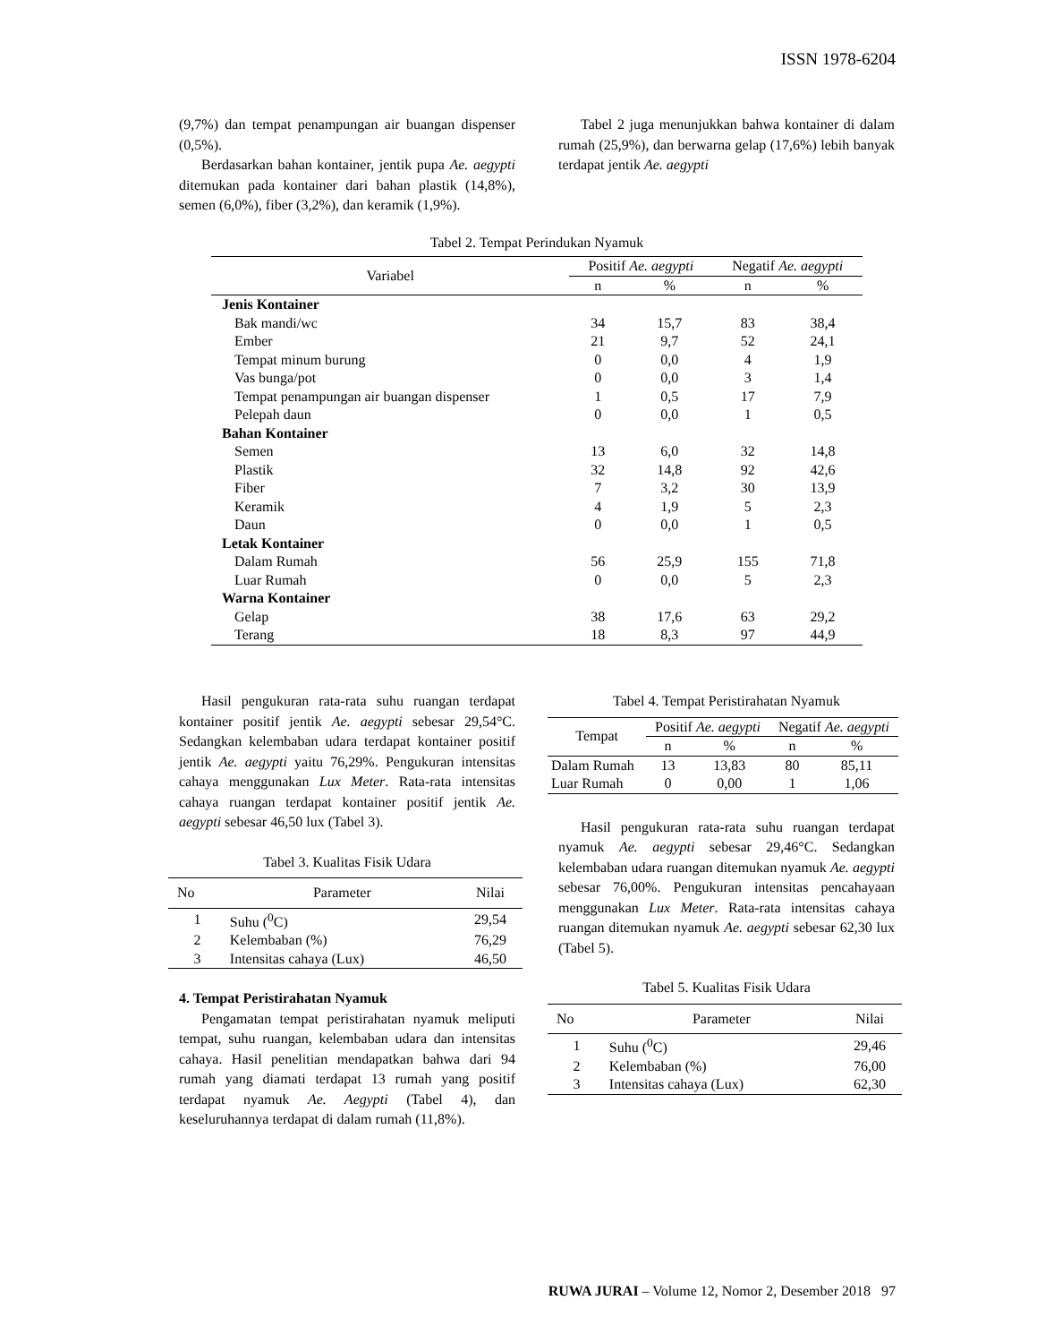ISSN 1978-6204
(9,7%) dan tempat penampungan air buangan dispenser (0,5%).
Berdasarkan bahan kontainer, jentik pupa Ae. aegypti ditemukan pada kontainer dari bahan plastik (14,8%), semen (6,0%), fiber (3,2%), dan keramik (1,9%).
Tabel 2 juga menunjukkan bahwa kontainer di dalam rumah (25,9%), dan berwarna gelap (17,6%) lebih banyak terdapat jentik Ae. aegypti
Tabel 2. Tempat Perindukan Nyamuk
| Variabel | Positif Ae. aegypti | | Negatif Ae. aegypti | |
| --- | --- | --- | --- | --- |
| | n | % | n | % |
| Jenis Kontainer | | | | |
| Bak mandi/wc | 34 | 15,7 | 83 | 38,4 |
| Ember | 21 | 9,7 | 52 | 24,1 |
| Tempat minum burung | 0 | 0,0 | 4 | 1,9 |
| Vas bunga/pot | 0 | 0,0 | 3 | 1,4 |
| Tempat penampungan air buangan dispenser | 1 | 0,5 | 17 | 7,9 |
| Pelepah daun | 0 | 0,0 | 1 | 0,5 |
| Bahan Kontainer | | | | |
| Semen | 13 | 6,0 | 32 | 14,8 |
| Plastik | 32 | 14,8 | 92 | 42,6 |
| Fiber | 7 | 3,2 | 30 | 13,9 |
| Keramik | 4 | 1,9 | 5 | 2,3 |
| Daun | 0 | 0,0 | 1 | 0,5 |
| Letak Kontainer | | | | |
| Dalam Rumah | 56 | 25,9 | 155 | 71,8 |
| Luar Rumah | 0 | 0,0 | 5 | 2,3 |
| Warna Kontainer | | | | |
| Gelap | 38 | 17,6 | 63 | 29,2 |
| Terang | 18 | 8,3 | 97 | 44,9 |
Hasil pengukuran rata-rata suhu ruangan terdapat kontainer positif jentik Ae. aegypti sebesar 29,54°C. Sedangkan kelembaban udara terdapat kontainer positif jentik Ae. aegypti yaitu 76,29%. Pengukuran intensitas cahaya menggunakan Lux Meter. Rata-rata intensitas cahaya ruangan terdapat kontainer positif jentik Ae. aegypti sebesar 46,50 lux (Tabel 3).
Tabel 3. Kualitas Fisik Udara
| No | Parameter | Nilai |
| --- | --- | --- |
| 1 | Suhu (<sup>0</sup>C) | 29,54 |
| 2 | Kelembaban (%) | 76,29 |
| 3 | Intensitas cahaya (Lux) | 46,50 |
4. Tempat Peristirahatan Nyamuk
Pengamatan tempat peristirahatan nyamuk meliputi tempat, suhu ruangan, kelembaban udara dan intensitas cahaya. Hasil penelitian mendapatkan bahwa dari 94 rumah yang diamati terdapat 13 rumah yang positif terdapat nyamuk Ae. Aegypti (Tabel 4), dan keseluruhannya terdapat di dalam rumah (11,8%).
Tabel 4. Tempat Peristirahatan Nyamuk
| Tempat | Positif Ae. aegypti | | Negatif Ae. aegypti | |
| --- | --- | --- | --- | --- |
| | n | % | n | % |
| Dalam Rumah | 13 | 13,83 | 80 | 85,11 |
| Luar Rumah | 0 | 0,00 | 1 | 1,06 |
Hasil pengukuran rata-rata suhu ruangan terdapat nyamuk Ae. aegypti sebesar 29,46°C. Sedangkan kelembaban udara ruangan ditemukan nyamuk Ae. aegypti sebesar 76,00%. Pengukuran intensitas pencahayaan menggunakan Lux Meter. Rata-rata intensitas cahaya ruangan ditemukan nyamuk Ae. aegypti sebesar 62,30 lux (Tabel 5).
Tabel 5. Kualitas Fisik Udara
| No | Parameter | Nilai |
| --- | --- | --- |
| 1 | Suhu (<sup>0</sup>C) | 29,46 |
| 2 | Kelembaban (%) | 76,00 |
| 3 | Intensitas cahaya (Lux) | 62,30 |
RUWA JURAI – Volume 12, Nomor 2, Desember 2018 97